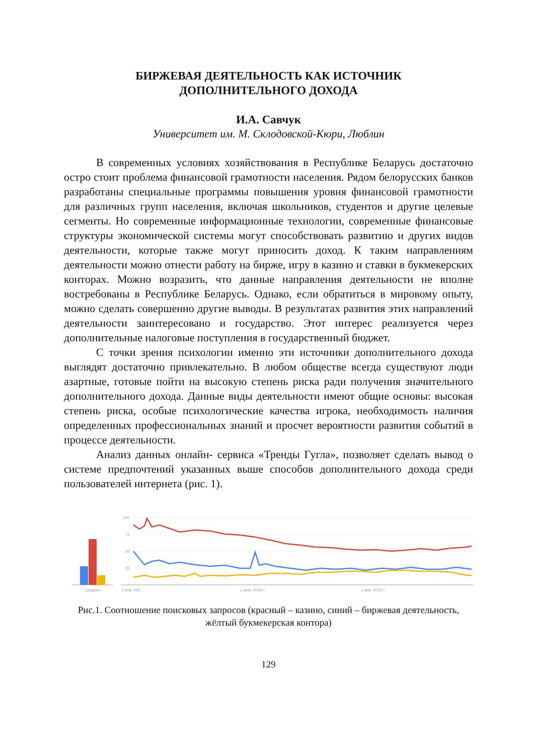БИРЖЕВАЯ ДЕЯТЕЛЬНОСТЬ КАК ИСТОЧНИК
ДОПОЛНИТЕЛЬНОГО ДОХОДА
И.А. Савчук
Университет им. М. Склодовской-Кюри, Люблин
В современных условиях хозяйствования в Республике Беларусь достаточно остро стоит проблема финансовой грамотности населения. Рядом белорусских банков разработаны специальные программы повышения уровня финансовой грамотности для различных групп населения, включая школьников, студентов и другие целевые сегменты. Но современные информационные технологии, современные финансовые структуры экономической системы могут способствовать развитию и других видов деятельности, которые также могут приносить доход. К таким направлениям деятельности можно отнести работу на бирже, игру в казино и ставки в букмекерских конторах. Можно возразить, что данные направления деятельности не вполне востребованы в Республике Беларусь. Однако, если обратиться в мировому опыту, можно сделать совершенно другие выводы. В результатах развития этих направлений деятельности заинтересовано и государство. Этот интерес реализуется через дополнительные налоговые поступления в государственный бюджет.
С точки зрения психологии именно эти источники дополнительного дохода выглядят достаточно привлекательно. В любом обществе всегда существуют люди азартные, готовые пойти на высокую степень риска ради получения значительного дополнительного дохода. Данные виды деятельности имеют общие основы: высокая степень риска, особые психологические качества игрока, необходимость наличия определенных профессиональных знаний и просчет вероятности развития событий в процессе деятельности.
Анализ данных онлайн- сервиса «Тренды Гугла», позволяет сделать вывод о системе предпочтений указанных выше способов дополнительного дохода среди пользователей интернета (рис. 1).
Среднее
100
75
50
25
1 янв. 200...
1 июл. 2008 г.
1 янв. 2013 г.
Рис.1. Соотношение поисковых запросов (красный – казино, синий – биржевая деятельность, жёлтый букмекерская контора)
129